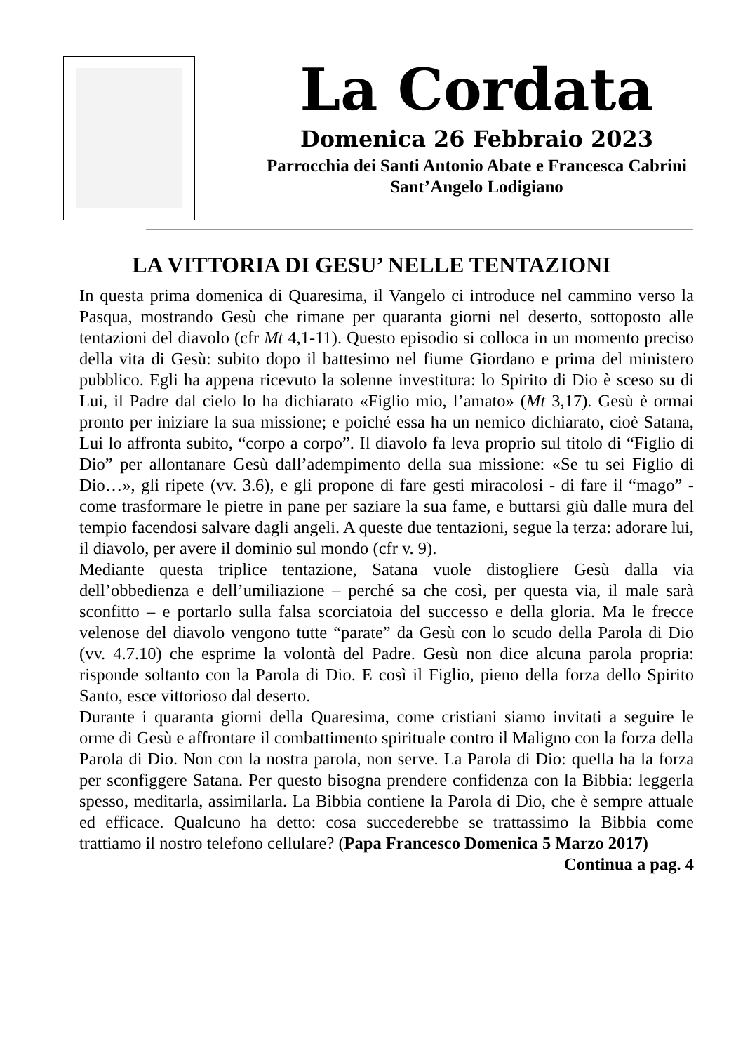La Cordata
Domenica 26 Febbraio 2023
Parrocchia dei Santi Antonio Abate e Francesca Cabrini
Sant’Angelo Lodigiano
LA VITTORIA DI GESU’ NELLE TENTAZIONI
In questa prima domenica di Quaresima, il Vangelo ci introduce nel cammino verso la Pasqua, mostrando Gesù che rimane per quaranta giorni nel deserto, sottoposto alle tentazioni del diavolo (cfr Mt 4,1-11). Questo episodio si colloca in un momento preciso della vita di Gesù: subito dopo il battesimo nel fiume Giordano e prima del ministero pubblico. Egli ha appena ricevuto la solenne investitura: lo Spirito di Dio è sceso su di Lui, il Padre dal cielo lo ha dichiarato «Figlio mio, l’amato» (Mt 3,17). Gesù è ormai pronto per iniziare la sua missione; e poiché essa ha un nemico dichiarato, cioè Satana, Lui lo affronta subito, “corpo a corpo”. Il diavolo fa leva proprio sul titolo di “Figlio di Dio” per allontanare Gesù dall’adempimento della sua missione: «Se tu sei Figlio di Dio…», gli ripete (vv. 3.6), e gli propone di fare gesti miracolosi - di fare il “mago” - come trasformare le pietre in pane per saziare la sua fame, e buttarsi giù dalle mura del tempio facendosi salvare dagli angeli. A queste due tentazioni, segue la terza: adorare lui, il diavolo, per avere il dominio sul mondo (cfr v. 9).
Mediante questa triplice tentazione, Satana vuole distogliere Gesù dalla via dell’obbedienza e dell’umiliazione – perché sa che così, per questa via, il male sarà sconfitto – e portarlo sulla falsa scorciatoia del successo e della gloria. Ma le frecce velenose del diavolo vengono tutte “parate” da Gesù con lo scudo della Parola di Dio (vv. 4.7.10) che esprime la volontà del Padre. Gesù non dice alcuna parola propria: risponde soltanto con la Parola di Dio. E così il Figlio, pieno della forza dello Spirito Santo, esce vittorioso dal deserto.
Durante i quaranta giorni della Quaresima, come cristiani siamo invitati a seguire le orme di Gesù e affrontare il combattimento spirituale contro il Maligno con la forza della Parola di Dio. Non con la nostra parola, non serve. La Parola di Dio: quella ha la forza per sconfiggere Satana. Per questo bisogna prendere confidenza con la Bibbia: leggerla spesso, meditarla, assimilarla. La Bibbia contiene la Parola di Dio, che è sempre attuale ed efficace. Qualcuno ha detto: cosa succederebbe se trattassimo la Bibbia come trattiamo il nostro telefono cellulare? (Papa Francesco Domenica 5 Marzo 2017)
Continua a pag. 4